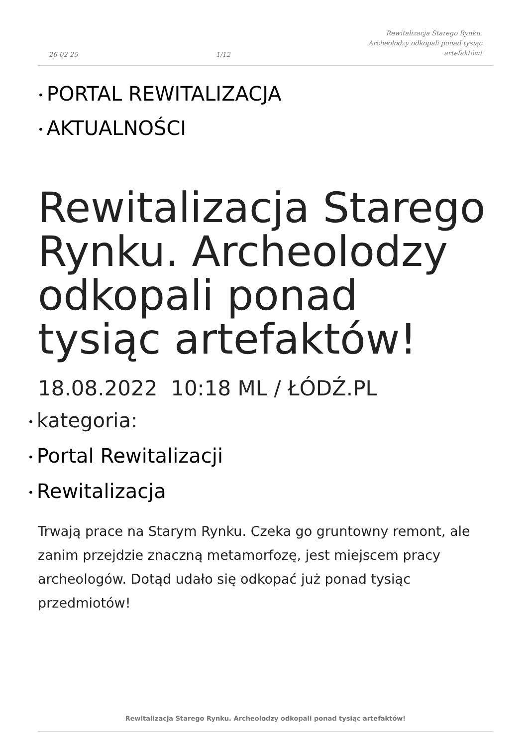26-02-25 1/12 Rewitalizacja Starego Rynku.
Archeolodzy odkopali ponad tysiąc
artefaktów!
• PORTAL REWITALIZACJA
• AKTUALNOŚCI
Rewitalizacja Starego Rynku. Archeolodzy odkopali ponad tysiąc artefaktów!
18.08.2022 10:18 ML / ŁÓDŹ.PL
• kategoria:
• Portal Rewitalizacji
• Rewitalizacja
Trwają prace na Starym Rynku. Czeka go gruntowny remont, ale zanim przejdzie znaczną metamorfozę, jest miejscem pracy archeologów. Dotąd udało się odkopać już ponad tysiąc przedmiotów!
Rewitalizacja Starego Rynku. Archeolodzy odkopali ponad tysiąc artefaktów!